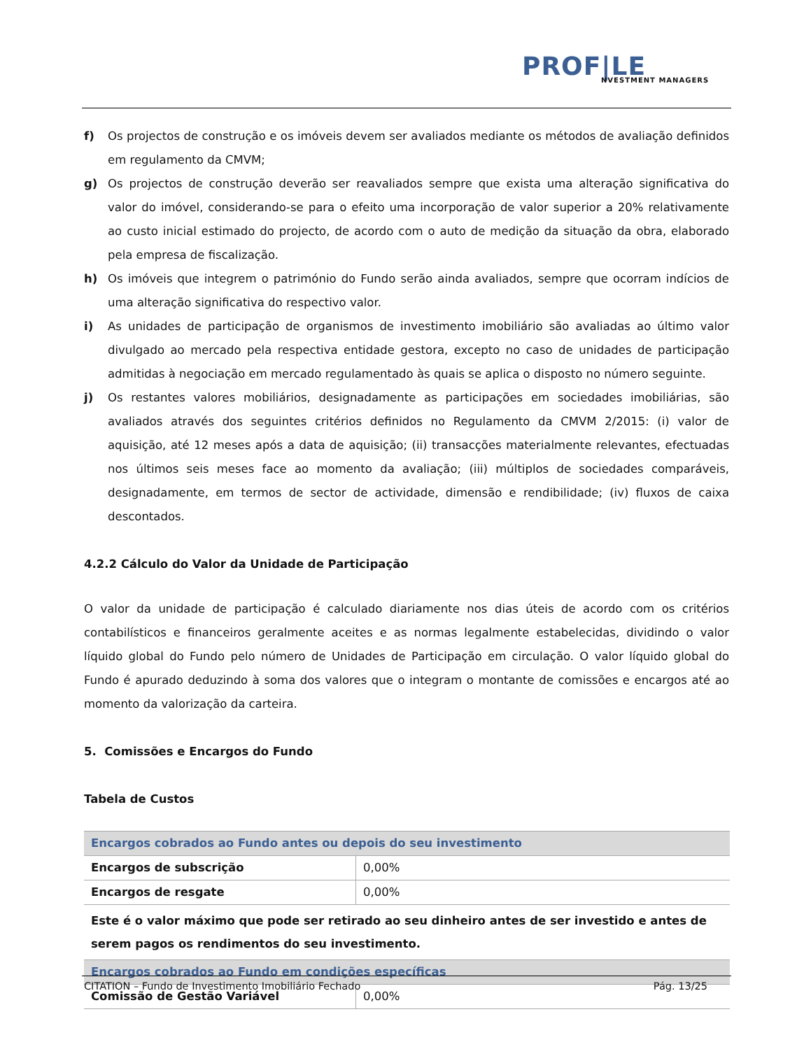PROF|LE
NVESTMENT MANAGERS
f) Os projectos de construção e os imóveis devem ser avaliados mediante os métodos de avaliação definidos em regulamento da CMVM;
g) Os projectos de construção deverão ser reavaliados sempre que exista uma alteração significativa do valor do imóvel, considerando-se para o efeito uma incorporação de valor superior a 20% relativamente ao custo inicial estimado do projecto, de acordo com o auto de medição da situação da obra, elaborado pela empresa de fiscalização.
h) Os imóveis que integrem o património do Fundo serão ainda avaliados, sempre que ocorram indícios de uma alteração significativa do respectivo valor.
i) As unidades de participação de organismos de investimento imobiliário são avaliadas ao último valor divulgado ao mercado pela respectiva entidade gestora, excepto no caso de unidades de participação admitidas à negociação em mercado regulamentado às quais se aplica o disposto no número seguinte.
j) Os restantes valores mobiliários, designadamente as participações em sociedades imobiliárias, são avaliados através dos seguintes critérios definidos no Regulamento da CMVM 2/2015: (i) valor de aquisição, até 12 meses após a data de aquisição; (ii) transacções materialmente relevantes, efectuadas nos últimos seis meses face ao momento da avaliação; (iii) múltiplos de sociedades comparáveis, designadamente, em termos de sector de actividade, dimensão e rendibilidade; (iv) fluxos de caixa descontados.
4.2.2 Cálculo do Valor da Unidade de Participação
O valor da unidade de participação é calculado diariamente nos dias úteis de acordo com os critérios contabilísticos e financeiros geralmente aceites e as normas legalmente estabelecidas, dividindo o valor líquido global do Fundo pelo número de Unidades de Participação em circulação. O valor líquido global do Fundo é apurado deduzindo à soma dos valores que o integram o montante de comissões e encargos até ao momento da valorização da carteira.
5. Comissões e Encargos do Fundo
Tabela de Custos
| Encargos cobrados ao Fundo antes ou depois do seu investimento | |
| Encargos de subscrição | 0,00% |
| Encargos de resgate | 0,00% |
| Este é o valor máximo que pode ser retirado ao seu dinheiro antes de ser investido e antes de serem pagos os rendimentos do seu investimento. | |
| Encargos cobrados ao Fundo em condições específicas | |
| Comissão de Gestão Variável | 0,00% |
CITATION – Fundo de Investimento Imobiliário Fechado Pág. 13/25